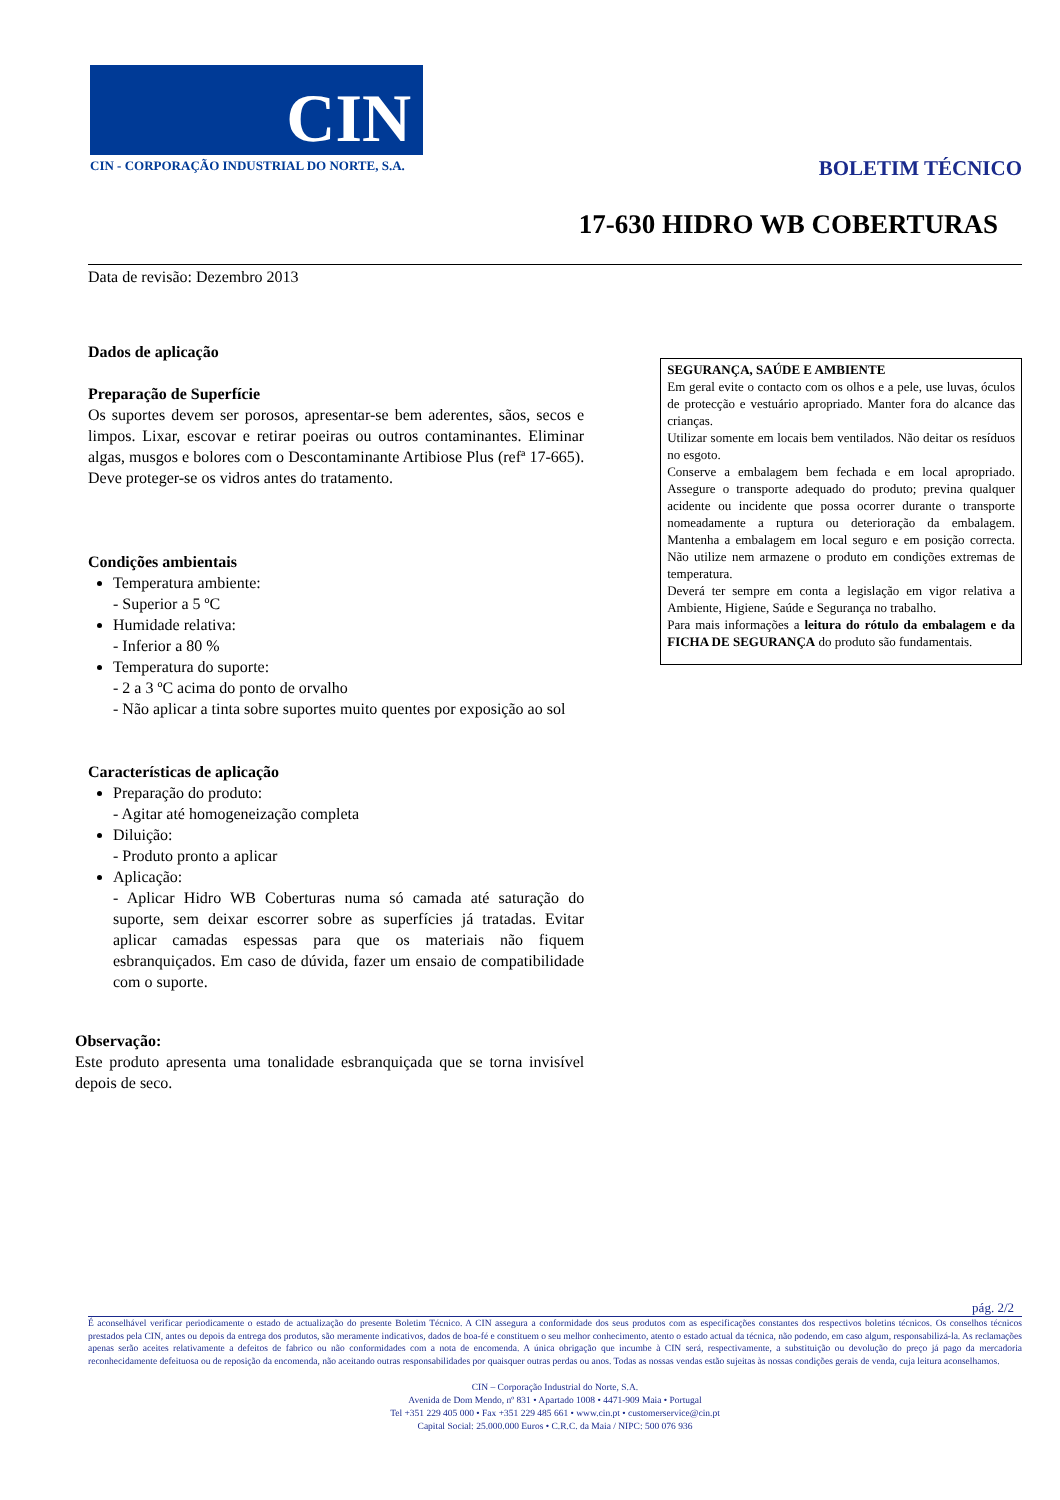CIN
CIN - CORPORAÇÃO INDUSTRIAL DO NORTE, S.A.
BOLETIM TÉCNICO
17-630 HIDRO WB COBERTURAS
Data de revisão: Dezembro 2013
Dados de aplicação
Preparação de Superfície
Os suportes devem ser porosos, apresentar-se bem aderentes, sãos, secos e limpos. Lixar, escovar e retirar poeiras ou outros contaminantes. Eliminar algas, musgos e bolores com o Descontaminante Artibiose Plus (refª 17-665). Deve proteger-se os vidros antes do tratamento.
Condições ambientais
Temperatura ambiente:
- Superior a 5 ºC
Humidade relativa:
- Inferior a 80 %
Temperatura do suporte:
- 2 a 3 ºC acima do ponto de orvalho
- Não aplicar a tinta sobre suportes muito quentes por exposição ao sol
Características de aplicação
Preparação do produto:
- Agitar até homogeneização completa
Diluição:
- Produto pronto a aplicar
Aplicação:
- Aplicar Hidro WB Coberturas numa só camada até saturação do suporte, sem deixar escorrer sobre as superfícies já tratadas. Evitar aplicar camadas espessas para que os materiais não fiquem esbranquiçados. Em caso de dúvida, fazer um ensaio de compatibilidade com o suporte.
Observação:
Este produto apresenta uma tonalidade esbranquiçada que se torna invisível depois de seco.
SEGURANÇA, SAÚDE E AMBIENTE
Em geral evite o contacto com os olhos e a pele, use luvas, óculos de protecção e vestuário apropriado. Manter fora do alcance das crianças.
Utilizar somente em locais bem ventilados. Não deitar os resíduos no esgoto.
Conserve a embalagem bem fechada e em local apropriado. Assegure o transporte adequado do produto; previna qualquer acidente ou incidente que possa ocorrer durante o transporte nomeadamente a ruptura ou deterioração da embalagem. Mantenha a embalagem em local seguro e em posição correcta. Não utilize nem armazene o produto em condições extremas de temperatura.
Deverá ter sempre em conta a legislação em vigor relativa a Ambiente, Higiene, Saúde e Segurança no trabalho.
Para mais informações a leitura do rótulo da embalagem e da FICHA DE SEGURANÇA do produto são fundamentais.
pág. 2/2
É aconselhável verificar periodicamente o estado de actualização do presente Boletim Técnico. A CIN assegura a conformidade dos seus produtos com as especificações constantes dos respectivos boletins técnicos. Os conselhos técnicos prestados pela CIN, antes ou depois da entrega dos produtos, são meramente indicativos, dados de boa-fé e constituem o seu melhor conhecimento, atento o estado actual da técnica, não podendo, em caso algum, responsabilizá-la. As reclamações apenas serão aceites relativamente a defeitos de fabrico ou não conformidades com a nota de encomenda. A única obrigação que incumbe à CIN será, respectivamente, a substituição ou devolução do preço já pago da mercadoria reconhecidamente defeituosa ou de reposição da encomenda, não aceitando outras responsabilidades por quaisquer outras perdas ou anos. Todas as nossas vendas estão sujeitas às nossas condições gerais de venda, cuja leitura aconselhamos.
CIN – Corporação Industrial do Norte, S.A.
Avenida de Dom Mendo, nº 831 • Apartado 1008 • 4471-909 Maia • Portugal
Tel +351 229 405 000 • Fax +351 229 485 661 • www.cin.pt • customerservice@cin.pt
Capital Social: 25.000.000 Euros • C.R.C. da Maia / NIPC: 500 076 936